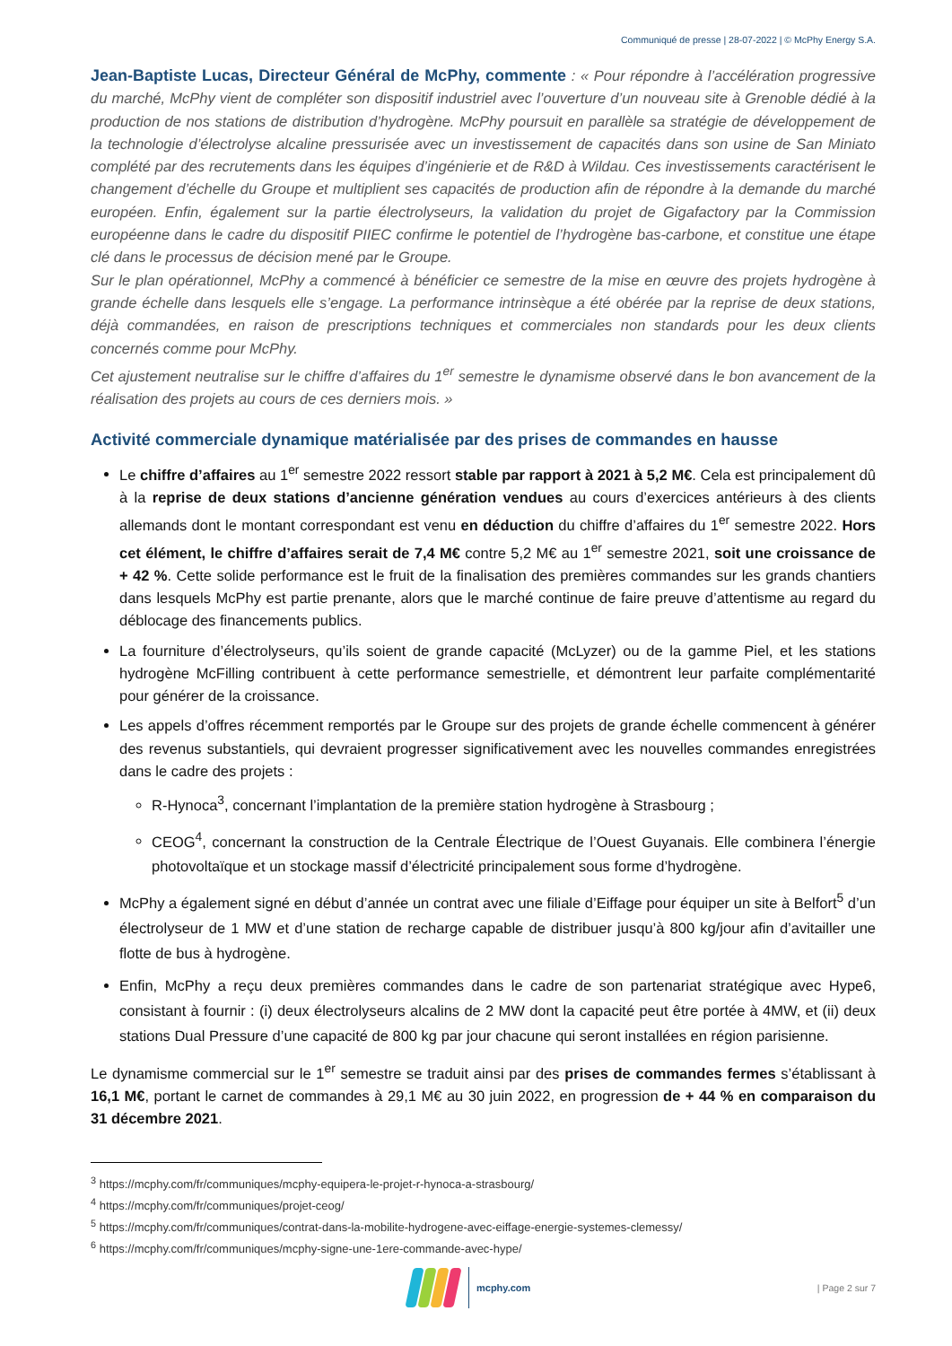Communiqué de presse | 28-07-2022 | © McPhy Energy S.A.
Jean-Baptiste Lucas, Directeur Général de McPhy, commente : « Pour répondre à l’accélération progressive du marché, McPhy vient de compléter son dispositif industriel avec l’ouverture d’un nouveau site à Grenoble dédié à la production de nos stations de distribution d’hydrogène. McPhy poursuit en parallèle sa stratégie de développement de la technologie d’électrolyse alcaline pressurisée avec un investissement de capacités dans son usine de San Miniato complété par des recrutements dans les équipes d’ingénierie et de R&D à Wildau. Ces investissements caractérisent le changement d’échelle du Groupe et multiplient ses capacités de production afin de répondre à la demande du marché européen. Enfin, également sur la partie électrolyseurs, la validation du projet de Gigafactory par la Commission européenne dans le cadre du dispositif PIIEC confirme le potentiel de l’hydrogène bas-carbone, et constitue une étape clé dans le processus de décision mené par le Groupe.
Sur le plan opérationnel, McPhy a commencé à bénéficier ce semestre de la mise en œuvre des projets hydrogène à grande échelle dans lesquels elle s’engage. La performance intrinsèque a été obérée par la reprise de deux stations, déjà commandées, en raison de prescriptions techniques et commerciales non standards pour les deux clients concernés comme pour McPhy.
Cet ajustement neutralise sur le chiffre d’affaires du 1<sup>er</sup> semestre le dynamisme observé dans le bon avancement de la réalisation des projets au cours de ces derniers mois. »
Activité commerciale dynamique matérialisée par des prises de commandes en hausse
Le chiffre d’affaires au 1<sup>er</sup> semestre 2022 ressort stable par rapport à 2021 à 5,2 M€. Cela est principalement dû à la reprise de deux stations d’ancienne génération vendues au cours d’exercices antérieurs à des clients allemands dont le montant correspondant est venu en déduction du chiffre d’affaires du 1<sup>er</sup> semestre 2022. Hors cet élément, le chiffre d’affaires serait de 7,4 M€ contre 5,2 M€ au 1<sup>er</sup> semestre 2021, soit une croissance de + 42 %. Cette solide performance est le fruit de la finalisation des premières commandes sur les grands chantiers dans lesquels McPhy est partie prenante, alors que le marché continue de faire preuve d’attentisme au regard du déblocage des financements publics.
La fourniture d’électrolyseurs, qu’ils soient de grande capacité (McLyzer) ou de la gamme Piel, et les stations hydrogène McFilling contribuent à cette performance semestrielle, et démontrent leur parfaite complémentarité pour générer de la croissance.
Les appels d’offres récemment remportés par le Groupe sur des projets de grande échelle commencent à générer des revenus substantiels, qui devraient progresser significativement avec les nouvelles commandes enregistrées dans le cadre des projets :
R-Hynoca<sup>3</sup>, concernant l’implantation de la première station hydrogène à Strasbourg ;
CEOG<sup>4</sup>, concernant la construction de la Centrale Électrique de l’Ouest Guyanais. Elle combinera l’énergie photovoltaïque et un stockage massif d’électricité principalement sous forme d’hydrogène.
McPhy a également signé en début d’année un contrat avec une filiale d’Eiffage pour équiper un site à Belfort<sup>5</sup> d’un électrolyseur de 1 MW et d’une station de recharge capable de distribuer jusqu’à 800 kg/jour afin d’avitailler une flotte de bus à hydrogène.
Enfin, McPhy a reçu deux premières commandes dans le cadre de son partenariat stratégique avec Hype6, consistant à fournir : (i) deux électrolyseurs alcalins de 2 MW dont la capacité peut être portée à 4MW, et (ii) deux stations Dual Pressure d’une capacité de 800 kg par jour chacune qui seront installées en région parisienne.
Le dynamisme commercial sur le 1<sup>er</sup> semestre se traduit ainsi par des prises de commandes fermes s’établissant à 16,1 M€, portant le carnet de commandes à 29,1 M€ au 30 juin 2022, en progression de + 44 % en comparaison du 31 décembre 2021.
<sup>3</sup> https://mcphy.com/fr/communiques/mcphy-equipera-le-projet-r-hynoca-a-strasbourg/
<sup>4</sup> https://mcphy.com/fr/communiques/projet-ceog/
<sup>5</sup> https://mcphy.com/fr/communiques/contrat-dans-la-mobilite-hydrogene-avec-eiffage-energie-systemes-clemessy/
<sup>6</sup> https://mcphy.com/fr/communiques/mcphy-signe-une-1ere-commande-avec-hype/
mcphy.com
| Page 2 sur 7